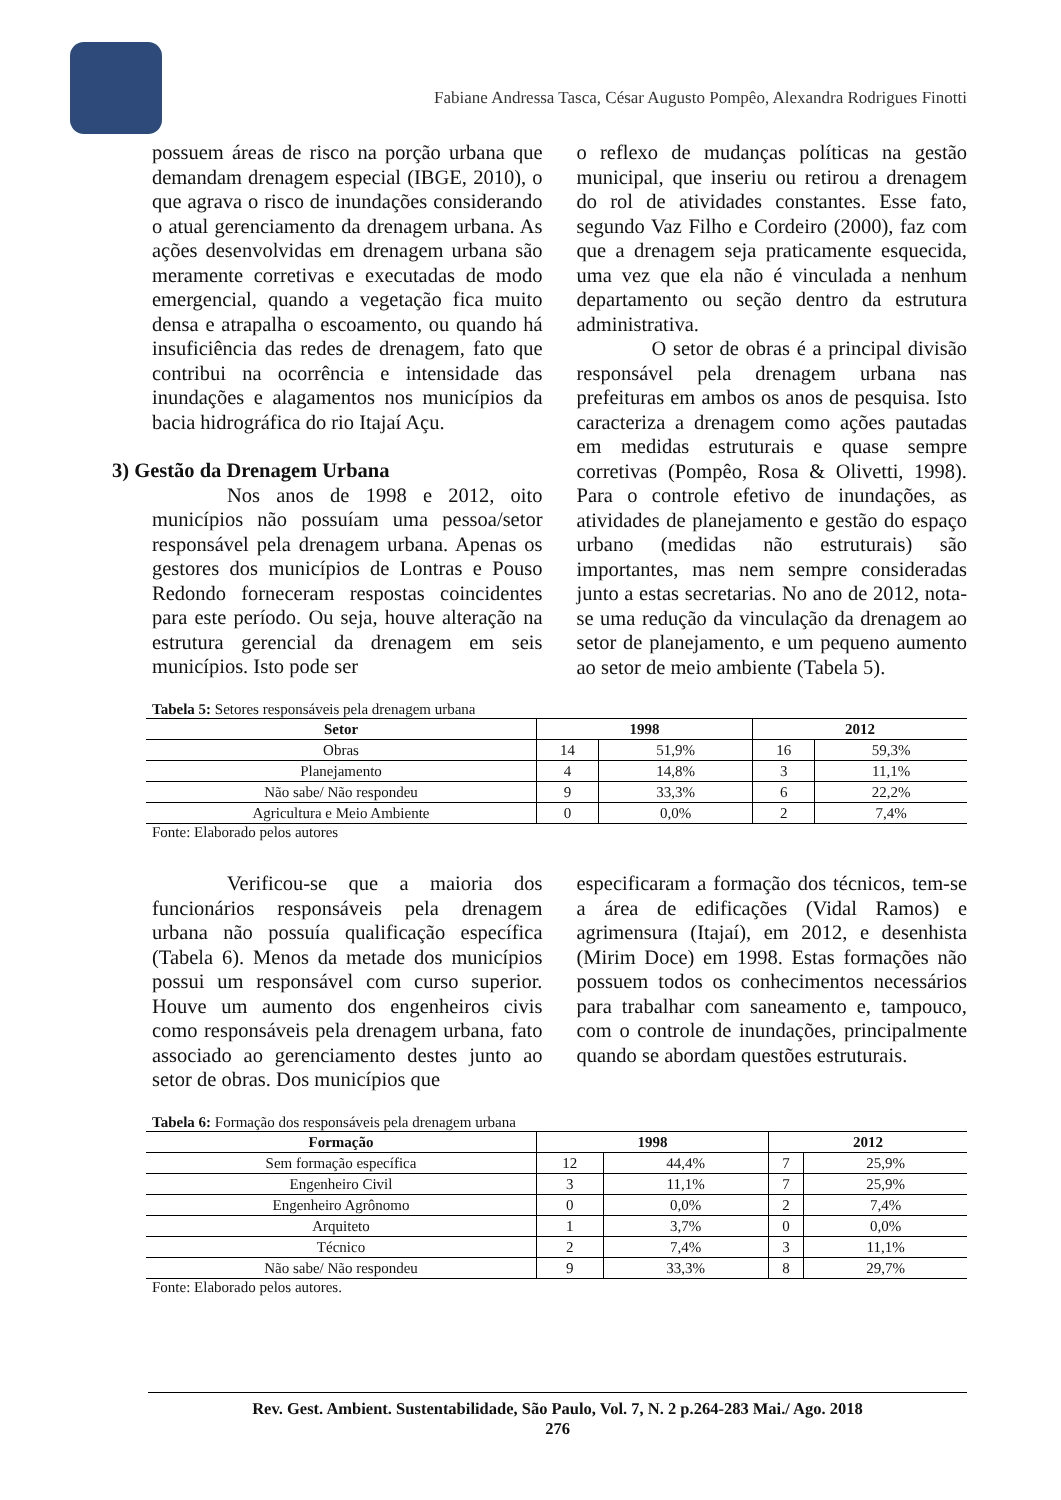Fabiane Andressa Tasca, César Augusto Pompêo, Alexandra Rodrigues Finotti
possuem áreas de risco na porção urbana que demandam drenagem especial (IBGE, 2010), o que agrava o risco de inundações considerando o atual gerenciamento da drenagem urbana. As ações desenvolvidas em drenagem urbana são meramente corretivas e executadas de modo emergencial, quando a vegetação fica muito densa e atrapalha o escoamento, ou quando há insuficiência das redes de drenagem, fato que contribui na ocorrência e intensidade das inundações e alagamentos nos municípios da bacia hidrográfica do rio Itajaí Açu.
3) Gestão da Drenagem Urbana
Nos anos de 1998 e 2012, oito municípios não possuíam uma pessoa/setor responsável pela drenagem urbana. Apenas os gestores dos municípios de Lontras e Pouso Redondo forneceram respostas coincidentes para este período. Ou seja, houve alteração na estrutura gerencial da drenagem em seis municípios. Isto pode ser
o reflexo de mudanças políticas na gestão municipal, que inseriu ou retirou a drenagem do rol de atividades constantes. Esse fato, segundo Vaz Filho e Cordeiro (2000), faz com que a drenagem seja praticamente esquecida, uma vez que ela não é vinculada a nenhum departamento ou seção dentro da estrutura administrativa.
O setor de obras é a principal divisão responsável pela drenagem urbana nas prefeituras em ambos os anos de pesquisa. Isto caracteriza a drenagem como ações pautadas em medidas estruturais e quase sempre corretivas (Pompêo, Rosa & Olivetti, 1998). Para o controle efetivo de inundações, as atividades de planejamento e gestão do espaço urbano (medidas não estruturais) são importantes, mas nem sempre consideradas junto a estas secretarias. No ano de 2012, nota-se uma redução da vinculação da drenagem ao setor de planejamento, e um pequeno aumento ao setor de meio ambiente (Tabela 5).
Tabela 5: Setores responsáveis pela drenagem urbana
| Setor | 1998 | | 2012 | |
| --- | --- | --- | --- | --- |
| Obras | 14 | 51,9% | 16 | 59,3% |
| Planejamento | 4 | 14,8% | 3 | 11,1% |
| Não sabe/ Não respondeu | 9 | 33,3% | 6 | 22,2% |
| Agricultura e Meio Ambiente | 0 | 0,0% | 2 | 7,4% |
Fonte: Elaborado pelos autores
Verificou-se que a maioria dos funcionários responsáveis pela drenagem urbana não possuía qualificação específica (Tabela 6). Menos da metade dos municípios possui um responsável com curso superior. Houve um aumento dos engenheiros civis como responsáveis pela drenagem urbana, fato associado ao gerenciamento destes junto ao setor de obras. Dos municípios que
especificaram a formação dos técnicos, tem-se a área de edificações (Vidal Ramos) e agrimensura (Itajaí), em 2012, e desenhista (Mirim Doce) em 1998. Estas formações não possuem todos os conhecimentos necessários para trabalhar com saneamento e, tampouco, com o controle de inundações, principalmente quando se abordam questões estruturais.
Tabela 6: Formação dos responsáveis pela drenagem urbana
| Formação | 1998 | | 2012 | |
| --- | --- | --- | --- | --- |
| Sem formação específica | 12 | 44,4% | 7 | 25,9% |
| Engenheiro Civil | 3 | 11,1% | 7 | 25,9% |
| Engenheiro Agrônomo | 0 | 0,0% | 2 | 7,4% |
| Arquiteto | 1 | 3,7% | 0 | 0,0% |
| Técnico | 2 | 7,4% | 3 | 11,1% |
| Não sabe/ Não respondeu | 9 | 33,3% | 8 | 29,7% |
Fonte: Elaborado pelos autores.
Rev. Gest. Ambient. Sustentabilidade, São Paulo, Vol. 7, N. 2 p.264-283 Mai./ Ago. 2018
276